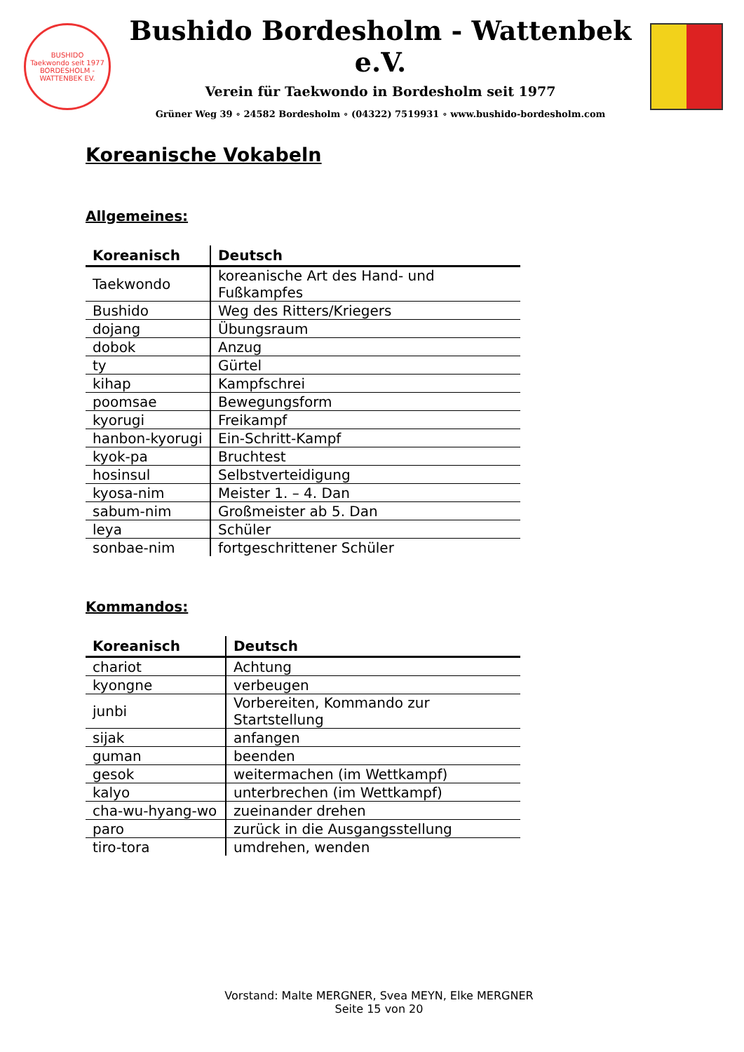BUSHIDO
Taekwondo seit 1977
BORDESHOLM - WATTENBEK EV.
Bushido Bordesholm - Wattenbek e.V.
Verein für Taekwondo in Bordesholm seit 1977
Grüner Weg 39 ∘ 24582 Bordesholm ∘ (04322) 7519931 ∘ www.bushido-bordesholm.com
Koreanische Vokabeln
Allgemeines:
| Koreanisch | Deutsch |
| --- | --- |
| Taekwondo | koreanische Art des Hand- und Fußkampfes |
| Bushido | Weg des Ritters/Kriegers |
| dojang | Übungsraum |
| dobok | Anzug |
| ty | Gürtel |
| kihap | Kampfschrei |
| poomsae | Bewegungsform |
| kyorugi | Freikampf |
| hanbon-kyorugi | Ein-Schritt-Kampf |
| kyok-pa | Bruchtest |
| hosinsul | Selbstverteidigung |
| kyosa-nim | Meister 1. – 4. Dan |
| sabum-nim | Großmeister ab 5. Dan |
| leya | Schüler |
| sonbae-nim | fortgeschrittener Schüler |
Kommandos:
| Koreanisch | Deutsch |
| --- | --- |
| chariot | Achtung |
| kyongne | verbeugen |
| junbi | Vorbereiten, Kommando zur Startstellung |
| sijak | anfangen |
| guman | beenden |
| gesok | weitermachen (im Wettkampf) |
| kalyo | unterbrechen (im Wettkampf) |
| cha-wu-hyang-wo | zueinander drehen |
| paro | zurück in die Ausgangsstellung |
| tiro-tora | umdrehen, wenden |
Vorstand: Malte MERGNER, Svea MEYN, Elke MERGNER
Seite 15 von 20